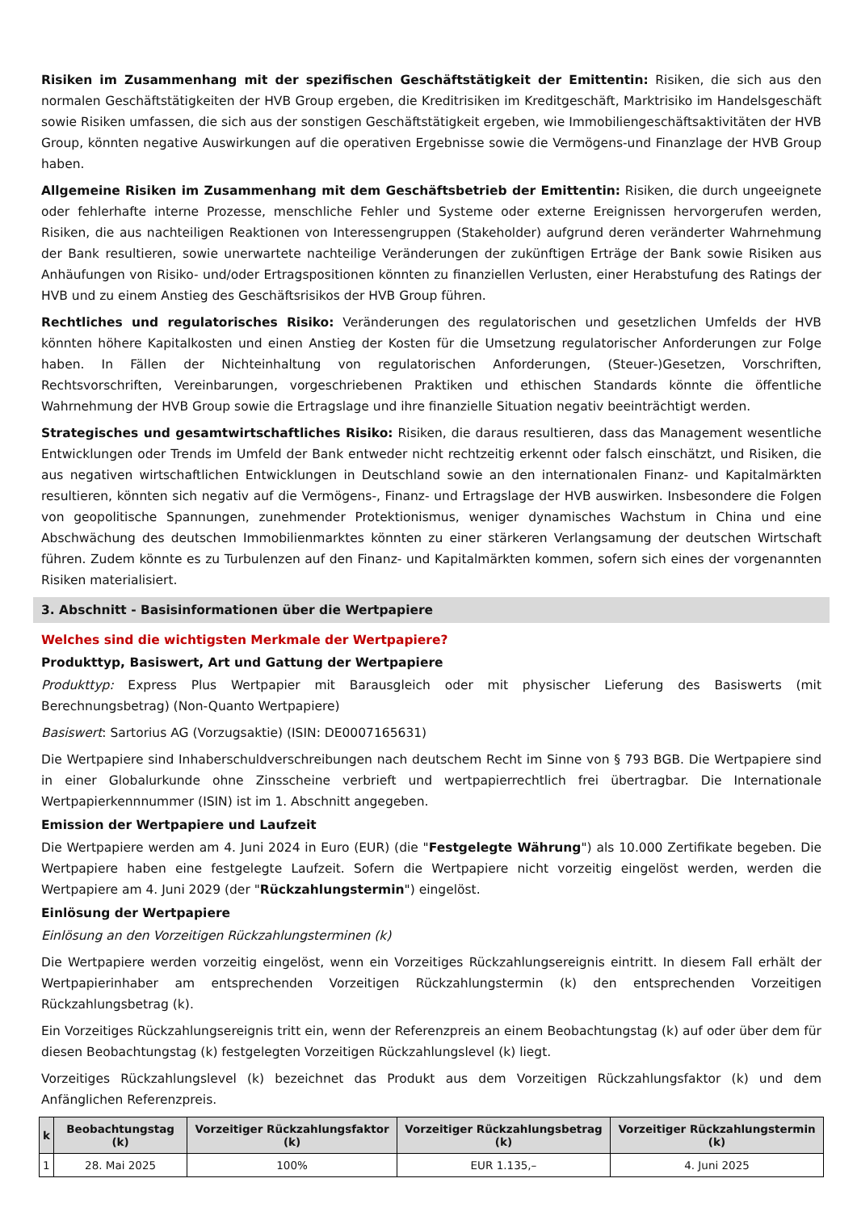Risiken im Zusammenhang mit der spezifischen Geschäftstätigkeit der Emittentin: Risiken, die sich aus den normalen Geschäftstätigkeiten der HVB Group ergeben, die Kreditrisiken im Kreditgeschäft, Marktrisiko im Handelsgeschäft sowie Risiken umfassen, die sich aus der sonstigen Geschäftstätigkeit ergeben, wie Immobiliengeschäftsaktivitäten der HVB Group, könnten negative Auswirkungen auf die operativen Ergebnisse sowie die Vermögens-und Finanzlage der HVB Group haben.
Allgemeine Risiken im Zusammenhang mit dem Geschäftsbetrieb der Emittentin: Risiken, die durch ungeeignete oder fehlerhafte interne Prozesse, menschliche Fehler und Systeme oder externe Ereignissen hervorgerufen werden, Risiken, die aus nachteiligen Reaktionen von Interessengruppen (Stakeholder) aufgrund deren veränderter Wahrnehmung der Bank resultieren, sowie unerwartete nachteilige Veränderungen der zukünftigen Erträge der Bank sowie Risiken aus Anhäufungen von Risiko- und/oder Ertragspositionen könnten zu finanziellen Verlusten, einer Herabstufung des Ratings der HVB und zu einem Anstieg des Geschäftsrisikos der HVB Group führen.
Rechtliches und regulatorisches Risiko: Veränderungen des regulatorischen und gesetzlichen Umfelds der HVB könnten höhere Kapitalkosten und einen Anstieg der Kosten für die Umsetzung regulatorischer Anforderungen zur Folge haben. In Fällen der Nichteinhaltung von regulatorischen Anforderungen, (Steuer-)Gesetzen, Vorschriften, Rechtsvorschriften, Vereinbarungen, vorgeschriebenen Praktiken und ethischen Standards könnte die öffentliche Wahrnehmung der HVB Group sowie die Ertragslage und ihre finanzielle Situation negativ beeinträchtigt werden.
Strategisches und gesamtwirtschaftliches Risiko: Risiken, die daraus resultieren, dass das Management wesentliche Entwicklungen oder Trends im Umfeld der Bank entweder nicht rechtzeitig erkennt oder falsch einschätzt, und Risiken, die aus negativen wirtschaftlichen Entwicklungen in Deutschland sowie an den internationalen Finanz- und Kapitalmärkten resultieren, könnten sich negativ auf die Vermögens-, Finanz- und Ertragslage der HVB auswirken. Insbesondere die Folgen von geopolitische Spannungen, zunehmender Protektionismus, weniger dynamisches Wachstum in China und eine Abschwächung des deutschen Immobilienmarktes könnten zu einer stärkeren Verlangsamung der deutschen Wirtschaft führen. Zudem könnte es zu Turbulenzen auf den Finanz- und Kapitalmärkten kommen, sofern sich eines der vorgenannten Risiken materialisiert.
3. Abschnitt - Basisinformationen über die Wertpapiere
Welches sind die wichtigsten Merkmale der Wertpapiere?
Produkttyp, Basiswert, Art und Gattung der Wertpapiere
Produkttyp: Express Plus Wertpapier mit Barausgleich oder mit physischer Lieferung des Basiswerts (mit Berechnungsbetrag) (Non-Quanto Wertpapiere)
Basiswert: Sartorius AG (Vorzugsaktie) (ISIN: DE0007165631)
Die Wertpapiere sind Inhaberschuldverschreibungen nach deutschem Recht im Sinne von § 793 BGB. Die Wertpapiere sind in einer Globalurkunde ohne Zinsscheine verbrieft und wertpapierrechtlich frei übertragbar. Die Internationale Wertpapierkennnummer (ISIN) ist im 1. Abschnitt angegeben.
Emission der Wertpapiere und Laufzeit
Die Wertpapiere werden am 4. Juni 2024 in Euro (EUR) (die "Festgelegte Währung") als 10.000 Zertifikate begeben. Die Wertpapiere haben eine festgelegte Laufzeit. Sofern die Wertpapiere nicht vorzeitig eingelöst werden, werden die Wertpapiere am 4. Juni 2029 (der "Rückzahlungstermin") eingelöst.
Einlösung der Wertpapiere
Einlösung an den Vorzeitigen Rückzahlungsterminen (k)
Die Wertpapiere werden vorzeitig eingelöst, wenn ein Vorzeitiges Rückzahlungsereignis eintritt. In diesem Fall erhält der Wertpapierinhaber am entsprechenden Vorzeitigen Rückzahlungstermin (k) den entsprechenden Vorzeitigen Rückzahlungsbetrag (k).
Ein Vorzeitiges Rückzahlungsereignis tritt ein, wenn der Referenzpreis an einem Beobachtungstag (k) auf oder über dem für diesen Beobachtungstag (k) festgelegten Vorzeitigen Rückzahlungslevel (k) liegt.
Vorzeitiges Rückzahlungslevel (k) bezeichnet das Produkt aus dem Vorzeitigen Rückzahlungsfaktor (k) und dem Anfänglichen Referenzpreis.
| k | Beobachtungstag (k) | Vorzeitiger Rückzahlungsfaktor (k) | Vorzeitiger Rückzahlungsbetrag (k) | Vorzeitiger Rückzahlungstermin (k) |
| --- | --- | --- | --- | --- |
| 1 | 28. Mai 2025 | 100% | EUR 1.135,– | 4. Juni 2025 |